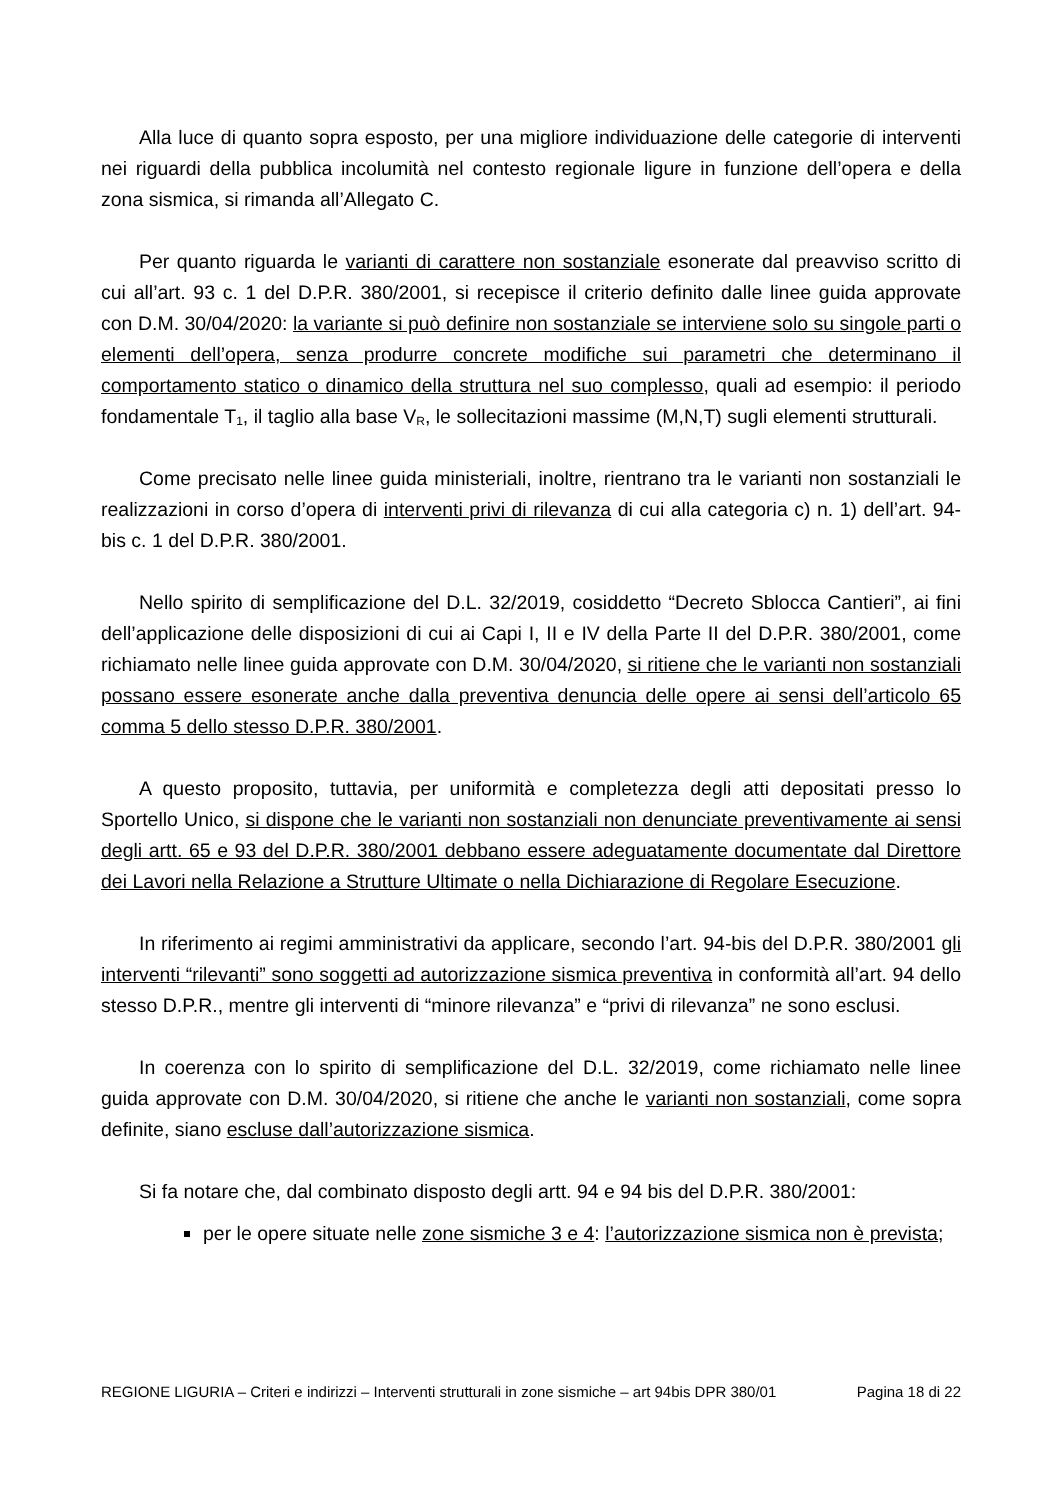Alla luce di quanto sopra esposto, per una migliore individuazione delle categorie di interventi nei riguardi della pubblica incolumità nel contesto regionale ligure in funzione dell’opera e della zona sismica, si rimanda all’Allegato C.
Per quanto riguarda le varianti di carattere non sostanziale esonerate dal preavviso scritto di cui all’art. 93 c. 1 del D.P.R. 380/2001, si recepisce il criterio definito dalle linee guida approvate con D.M. 30/04/2020: la variante si può definire non sostanziale se interviene solo su singole parti o elementi dell’opera, senza produrre concrete modifiche sui parametri che determinano il comportamento statico o dinamico della struttura nel suo complesso, quali ad esempio: il periodo fondamentale T<sub>1</sub>, il taglio alla base V<sub>R</sub>, le sollecitazioni massime (M,N,T) sugli elementi strutturali.
Come precisato nelle linee guida ministeriali, inoltre, rientrano tra le varianti non sostanziali le realizzazioni in corso d’opera di interventi privi di rilevanza di cui alla categoria c) n. 1) dell’art. 94-bis c. 1 del D.P.R. 380/2001.
Nello spirito di semplificazione del D.L. 32/2019, cosiddetto “Decreto Sblocca Cantieri”, ai fini dell’applicazione delle disposizioni di cui ai Capi I, II e IV della Parte II del D.P.R. 380/2001, come richiamato nelle linee guida approvate con D.M. 30/04/2020, si ritiene che le varianti non sostanziali possano essere esonerate anche dalla preventiva denuncia delle opere ai sensi dell’articolo 65 comma 5 dello stesso D.P.R. 380/2001.
A questo proposito, tuttavia, per uniformità e completezza degli atti depositati presso lo Sportello Unico, si dispone che le varianti non sostanziali non denunciate preventivamente ai sensi degli artt. 65 e 93 del D.P.R. 380/2001 debbano essere adeguatamente documentate dal Direttore dei Lavori nella Relazione a Strutture Ultimate o nella Dichiarazione di Regolare Esecuzione.
In riferimento ai regimi amministrativi da applicare, secondo l’art. 94-bis del D.P.R. 380/2001 gli interventi “rilevanti” sono soggetti ad autorizzazione sismica preventiva in conformità all’art. 94 dello stesso D.P.R., mentre gli interventi di “minore rilevanza” e “privi di rilevanza” ne sono esclusi.
In coerenza con lo spirito di semplificazione del D.L. 32/2019, come richiamato nelle linee guida approvate con D.M. 30/04/2020, si ritiene che anche le varianti non sostanziali, come sopra definite, siano escluse dall’autorizzazione sismica.
Si fa notare che, dal combinato disposto degli artt. 94 e 94 bis del D.P.R. 380/2001:
per le opere situate nelle zone sismiche 3 e 4: l’autorizzazione sismica non è prevista;
REGIONE LIGURIA – Criteri e indirizzi – Interventi strutturali in zone sismiche – art 94bis DPR 380/01 Pagina 18 di 22